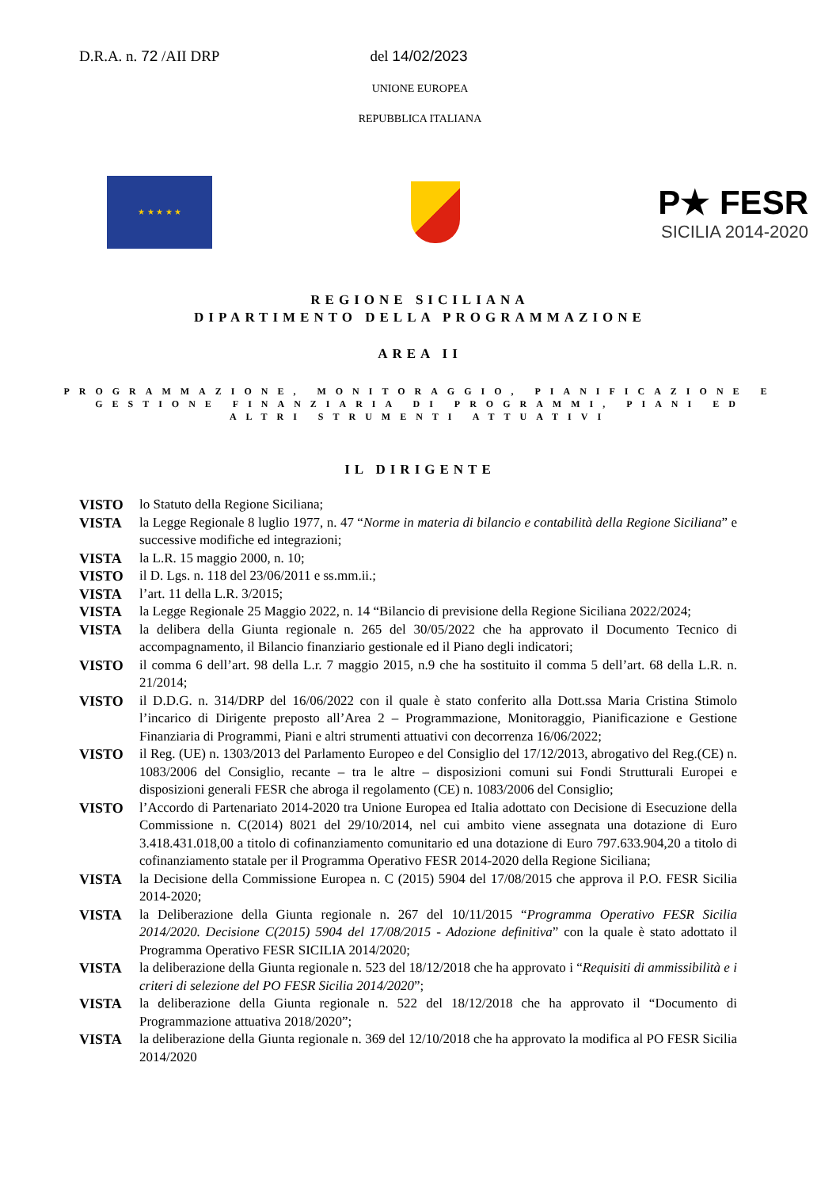D.R.A. n. 72 /AII DRP del 14/02/2023
UNIONE EUROPEA
REPUBBLICA ITALIANA
★ ★ ★ ★ ★
P★ FESR
SICILIA 2014-2020
REGIONE SICILIANA
DIPARTIMENTO DELLA PROGRAMMAZIONE
AREA II
PROGRAMMAZIONE, MONITORAGGIO, PIANIFICAZIONE E GESTIONE FINANZIARIA DI PROGRAMMI, PIANI ED ALTRI STRUMENTI ATTUATIVI
IL DIRIGENTE
VISTO lo Statuto della Regione Siciliana;
VISTA la Legge Regionale 8 luglio 1977, n. 47 “Norme in materia di bilancio e contabilità della Regione Siciliana” e successive modifiche ed integrazioni;
VISTA la L.R. 15 maggio 2000, n. 10;
VISTO il D. Lgs. n. 118 del 23/06/2011 e ss.mm.ii.;
VISTA l’art. 11 della L.R. 3/2015;
VISTA la Legge Regionale 25 Maggio 2022, n. 14 “Bilancio di previsione della Regione Siciliana 2022/2024;
VISTA la delibera della Giunta regionale n. 265 del 30/05/2022 che ha approvato il Documento Tecnico di accompagnamento, il Bilancio finanziario gestionale ed il Piano degli indicatori;
VISTO il comma 6 dell’art. 98 della L.r. 7 maggio 2015, n.9 che ha sostituito il comma 5 dell’art. 68 della L.R. n. 21/2014;
VISTO il D.D.G. n. 314/DRP del 16/06/2022 con il quale è stato conferito alla Dott.ssa Maria Cristina Stimolo l’incarico di Dirigente preposto all’Area 2 – Programmazione, Monitoraggio, Pianificazione e Gestione Finanziaria di Programmi, Piani e altri strumenti attuativi con decorrenza 16/06/2022;
VISTO il Reg. (UE) n. 1303/2013 del Parlamento Europeo e del Consiglio del 17/12/2013, abrogativo del Reg.(CE) n. 1083/2006 del Consiglio, recante – tra le altre – disposizioni comuni sui Fondi Strutturali Europei e disposizioni generali FESR che abroga il regolamento (CE) n. 1083/2006 del Consiglio;
VISTO l’Accordo di Partenariato 2014-2020 tra Unione Europea ed Italia adottato con Decisione di Esecuzione della Commissione n. C(2014) 8021 del 29/10/2014, nel cui ambito viene assegnata una dotazione di Euro 3.418.431.018,00 a titolo di cofinanziamento comunitario ed una dotazione di Euro 797.633.904,20 a titolo di cofinanziamento statale per il Programma Operativo FESR 2014-2020 della Regione Siciliana;
VISTA la Decisione della Commissione Europea n. C (2015) 5904 del 17/08/2015 che approva il P.O. FESR Sicilia 2014-2020;
VISTA la Deliberazione della Giunta regionale n. 267 del 10/11/2015 “Programma Operativo FESR Sicilia 2014/2020. Decisione C(2015) 5904 del 17/08/2015 - Adozione definitiva” con la quale è stato adottato il Programma Operativo FESR SICILIA 2014/2020;
VISTA la deliberazione della Giunta regionale n. 523 del 18/12/2018 che ha approvato i “Requisiti di ammissibilità e i criteri di selezione del PO FESR Sicilia 2014/2020”;
VISTA la deliberazione della Giunta regionale n. 522 del 18/12/2018 che ha approvato il “Documento di Programmazione attuativa 2018/2020”;
VISTA la deliberazione della Giunta regionale n. 369 del 12/10/2018 che ha approvato la modifica al PO FESR Sicilia 2014/2020